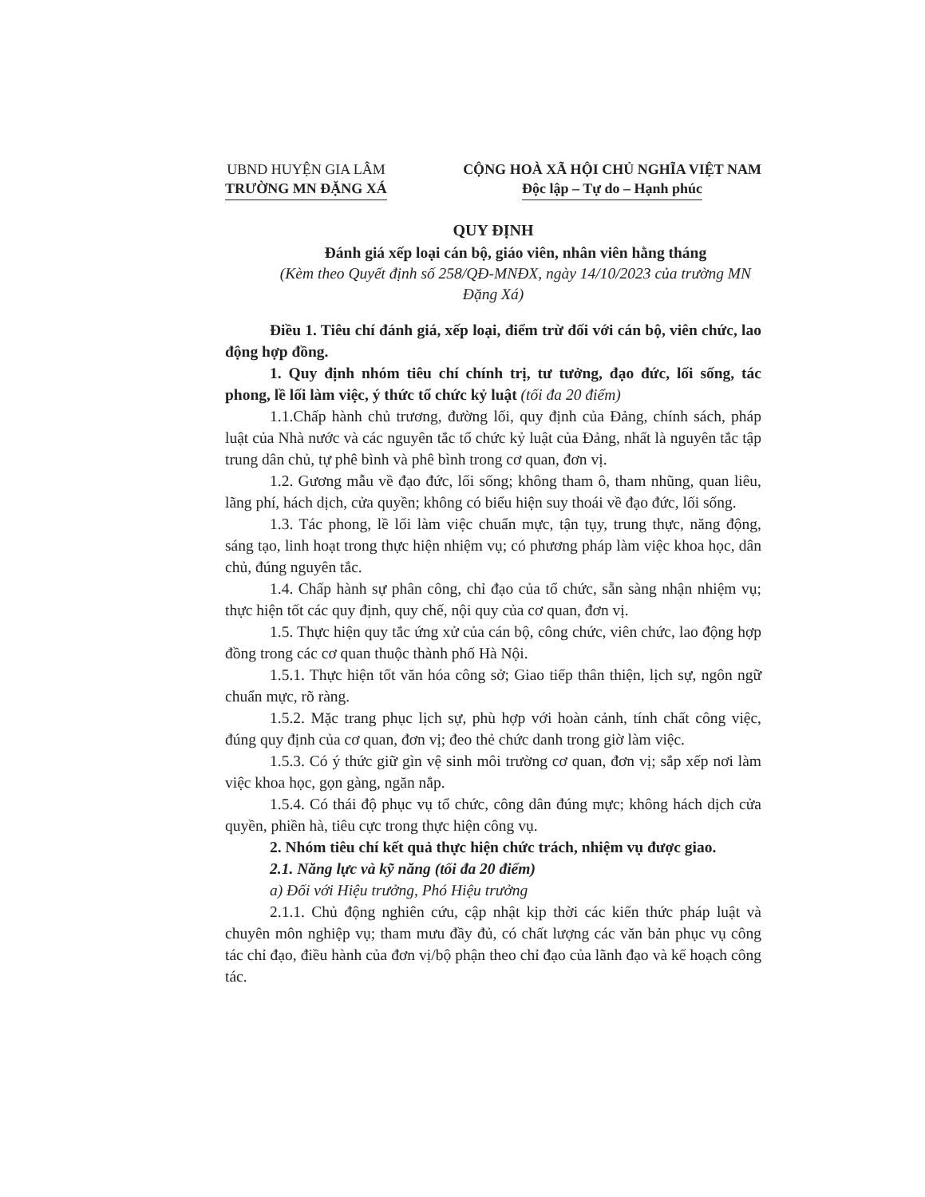UBND HUYỆN GIA LÂM
TRƯỜNG MN ĐẶNG XÁ
CỘNG HOÀ XÃ HỘI CHỦ NGHĨA VIỆT NAM
Độc lập – Tự do – Hạnh phúc
QUY ĐỊNH
Đánh giá xếp loại cán bộ, giáo viên, nhân viên hằng tháng
(Kèm theo Quyết định số 258/QĐ-MNĐX, ngày 14/10/2023 của trường MN Đặng Xá)
Điều 1. Tiêu chí đánh giá, xếp loại, điểm trừ đối với cán bộ, viên chức, lao động hợp đồng.
1. Quy định nhóm tiêu chí chính trị, tư tưởng, đạo đức, lối sống, tác phong, lề lối làm việc, ý thức tổ chức kỷ luật (tối đa 20 điểm)
1.1.Chấp hành chủ trương, đường lối, quy định của Đảng, chính sách, pháp luật của Nhà nước và các nguyên tắc tổ chức kỷ luật của Đảng, nhất là nguyên tắc tập trung dân chủ, tự phê bình và phê bình trong cơ quan, đơn vị.
1.2. Gương mẫu về đạo đức, lối sống; không tham ô, tham nhũng, quan liêu, lãng phí, hách dịch, cửa quyền; không có biểu hiện suy thoái về đạo đức, lối sống.
1.3. Tác phong, lề lối làm việc chuẩn mực, tận tụy, trung thực, năng động, sáng tạo, linh hoạt trong thực hiện nhiệm vụ; có phương pháp làm việc khoa học, dân chủ, đúng nguyên tắc.
1.4. Chấp hành sự phân công, chỉ đạo của tổ chức, sẵn sàng nhận nhiệm vụ; thực hiện tốt các quy định, quy chế, nội quy của cơ quan, đơn vị.
1.5. Thực hiện quy tắc ứng xử của cán bộ, công chức, viên chức, lao động hợp đồng trong các cơ quan thuộc thành phố Hà Nội.
1.5.1. Thực hiện tốt văn hóa công sở; Giao tiếp thân thiện, lịch sự, ngôn ngữ chuẩn mực, rõ ràng.
1.5.2. Mặc trang phục lịch sự, phù hợp với hoàn cảnh, tính chất công việc, đúng quy định của cơ quan, đơn vị; đeo thẻ chức danh trong giờ làm việc.
1.5.3. Có ý thức giữ gìn vệ sinh môi trường cơ quan, đơn vị; sắp xếp nơi làm việc khoa học, gọn gàng, ngăn nắp.
1.5.4. Có thái độ phục vụ tổ chức, công dân đúng mực; không hách dịch cửa quyền, phiền hà, tiêu cực trong thực hiện công vụ.
2. Nhóm tiêu chí kết quả thực hiện chức trách, nhiệm vụ được giao.
2.1. Năng lực và kỹ năng (tối đa 20 điểm)
a) Đối với Hiệu trưởng, Phó Hiệu trưởng
2.1.1. Chủ động nghiên cứu, cập nhật kịp thời các kiến thức pháp luật và chuyên môn nghiệp vụ; tham mưu đầy đủ, có chất lượng các văn bản phục vụ công tác chỉ đạo, điều hành của đơn vị/bộ phận theo chỉ đạo của lãnh đạo và kế hoạch công tác.